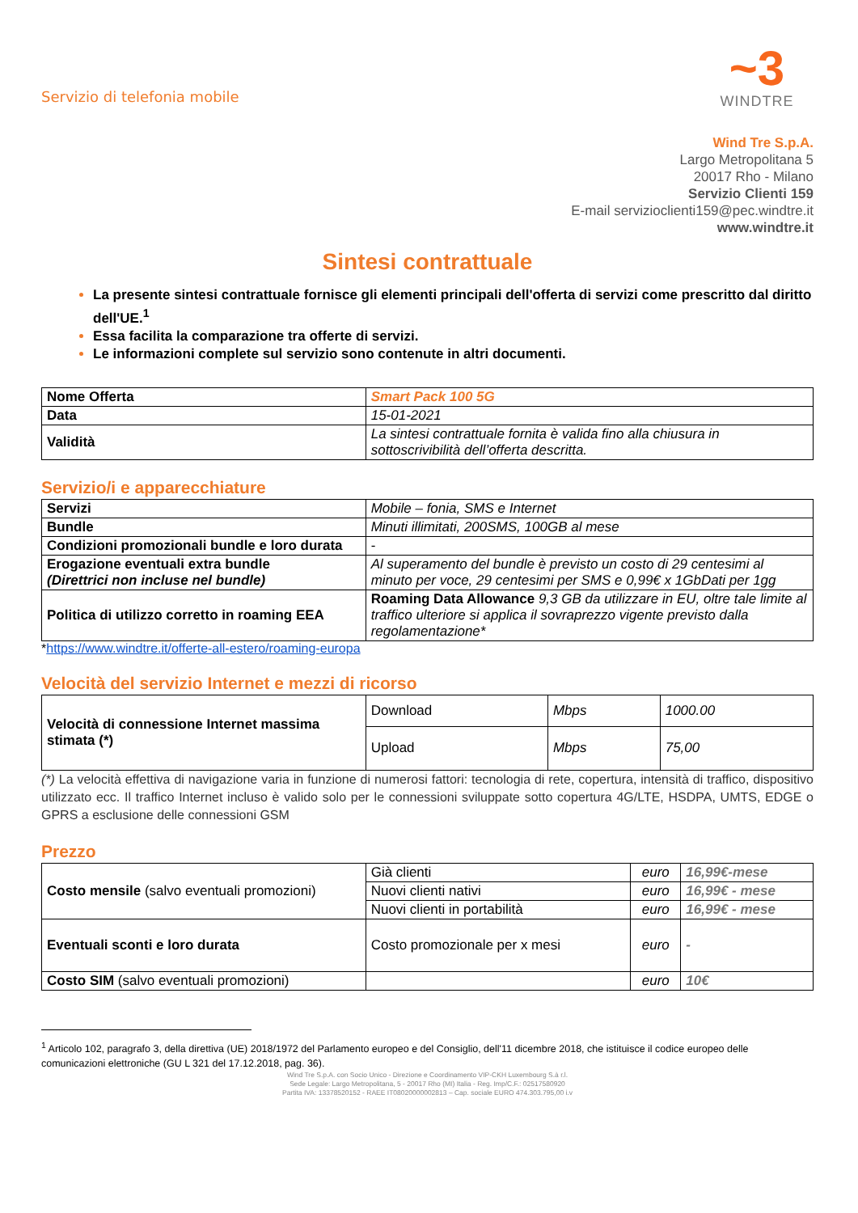Servizio di telefonia mobile
~3
WINDTRE
Wind Tre S.p.A.
Largo Metropolitana 5
20017 Rho - Milano
Servizio Clienti 159
E-mail servizioclienti159@pec.windtre.it
www.windtre.it
Sintesi contrattuale
La presente sintesi contrattuale fornisce gli elementi principali dell'offerta di servizi come prescritto dal diritto dell'UE.<sup>1</sup>
Essa facilita la comparazione tra offerte di servizi.
Le informazioni complete sul servizio sono contenute in altri documenti.
| Nome Offerta | Smart Pack 100 5G |
| Data | 15-01-2021 |
| Validità | La sintesi contrattuale fornita è valida fino alla chiusura in sottoscrivibilità dell’offerta descritta. |
Servizio/i e apparecchiature
| Servizi | Mobile – fonia, SMS e Internet |
| Bundle | Minuti illimitati, 200SMS, 100GB al mese |
| Condizioni promozionali bundle e loro durata | - |
| Erogazione eventuali extra bundle (Direttrici non incluse nel bundle) | Al superamento del bundle è previsto un costo di 29 centesimi al minuto per voce, 29 centesimi per SMS e 0,99€ x 1GbDati per 1gg |
| Politica di utilizzo corretto in roaming EEA | Roaming Data Allowance 9,3 GB da utilizzare in EU, oltre tale limite al traffico ulteriore si applica il sovraprezzo vigente previsto dalla regolamentazione* |
*https://www.windtre.it/offerte-all-estero/roaming-europa
Velocità del servizio Internet e mezzi di ricorso
| Velocità di connessione Internet massima stimata (*) | Download | Mbps | 1000.00 |
| | Upload | Mbps | 75,00 |
(*) La velocità effettiva di navigazione varia in funzione di numerosi fattori: tecnologia di rete, copertura, intensità di traffico, dispositivo utilizzato ecc. Il traffico Internet incluso è valido solo per le connessioni sviluppate sotto copertura 4G/LTE, HSDPA, UMTS, EDGE o GPRS a esclusione delle connessioni GSM
Prezzo
| Costo mensile (salvo eventuali promozioni) | Già clienti | euro | 16,99€-mese |
| | Nuovi clienti nativi | euro | 16,99€ - mese |
| | Nuovi clienti in portabilità | euro | 16,99€ - mese |
| Eventuali sconti e loro durata | Costo promozionale per x mesi | euro | - |
| Costo SIM (salvo eventuali promozioni) | | euro | 10€ |
<sup>1</sup> Articolo 102, paragrafo 3, della direttiva (UE) 2018/1972 del Parlamento europeo e del Consiglio, dell'11 dicembre 2018, che istituisce il codice europeo delle comunicazioni elettroniche (GU L 321 del 17.12.2018, pag. 36).
Wind Tre S.p.A. con Socio Unico - Direzione e Coordinamento VIP-CKH Luxembourg S.à r.l.
Sede Legale: Largo Metropolitana, 5 - 20017 Rho (MI) Italia - Reg. Imp/C.F.: 02517580920
Partita IVA: 13378520152 - RAEE IT08020000002813 – Cap. sociale EURO 474.303.795,00 i.v